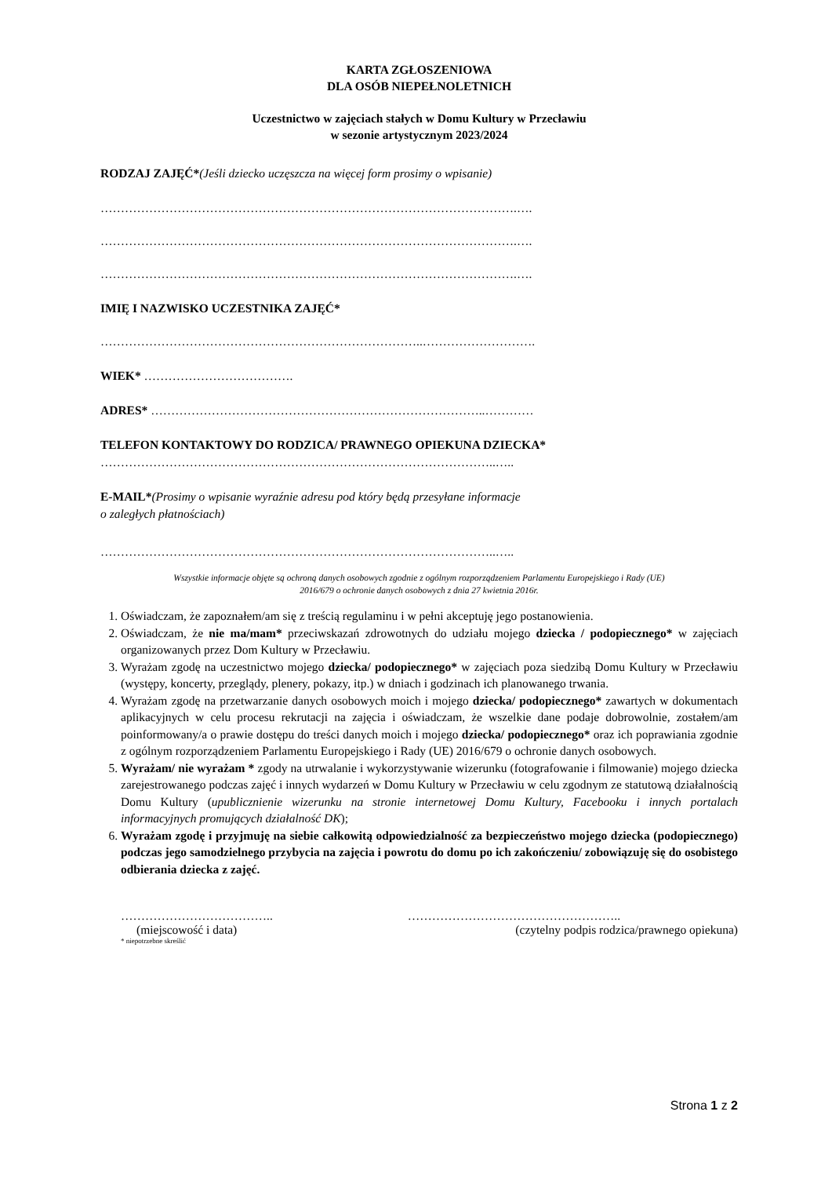KARTA ZGŁOSZENIOWA
DLA OSÓB NIEPEŁNOLETNICH
Uczestnictwo w zajęciach stałych w Domu Kultury w Przecławiu
w sezonie artystycznym 2023/2024
RODZAJ ZAJĘĆ*(Jeśli dziecko uczęszcza na więcej form prosimy o wpisanie)
………………………………………………………………………………………….….
………………………………………………………………………………………….….
………………………………………………………………………………………….….
IMIĘ I NAZWISKO UCZESTNIKA ZAJĘĆ*
……………………………………………………………………..……………………….
WIEK* ……………………………….
ADRES* ………………………………………………………………………..…………
TELEFON KONTAKTOWY DO RODZICA/ PRAWNEGO OPIEKUNA DZIECKA*
……………………………………………………………………………………..…..
E-MAIL*(Prosimy o wpisanie wyraźnie adresu pod który będą przesyłane informacje
o zaległych płatnościach)
……………………………………………………………………………………..…..
Wszystkie informacje objęte są ochroną danych osobowych zgodnie z ogólnym rozporządzeniem Parlamentu Europejskiego i Rady (UE)
2016/679 o ochronie danych osobowych z dnia 27 kwietnia 2016r.
1. Oświadczam, że zapoznałem/am się z treścią regulaminu i w pełni akceptuję jego postanowienia.
2. Oświadczam, że nie ma/mam* przeciwskazań zdrowotnych do udziału mojego dziecka / podopiecznego* w zajęciach organizowanych przez Dom Kultury w Przecławiu.
3. Wyrażam zgodę na uczestnictwo mojego dziecka/ podopiecznego* w zajęciach poza siedzibą Domu Kultury w Przecławiu (występy, koncerty, przeglądy, plenery, pokazy, itp.) w dniach i godzinach ich planowanego trwania.
4. Wyrażam zgodę na przetwarzanie danych osobowych moich i mojego dziecka/ podopiecznego* zawartych w dokumentach aplikacyjnych w celu procesu rekrutacji na zajęcia i oświadczam, że wszelkie dane podaje dobrowolnie, zostałem/am poinformowany/a o prawie dostępu do treści danych moich i mojego dziecka/ podopiecznego* oraz ich poprawiania zgodnie z ogólnym rozporządzeniem Parlamentu Europejskiego i Rady (UE) 2016/679 o ochronie danych osobowych.
5. Wyrażam/ nie wyrażam * zgody na utrwalanie i wykorzystywanie wizerunku (fotografowanie i filmowanie) mojego dziecka zarejestrowanego podczas zajęć i innych wydarzeń w Domu Kultury w Przecławiu w celu zgodnym ze statutową działalnością Domu Kultury (upublicznienie wizerunku na stronie internetowej Domu Kultury, Facebooku i innych portalach informacyjnych promujących działalność DK);
6. Wyrażam zgodę i przyjmuję na siebie całkowitą odpowiedzialność za bezpieczeństwo mojego dziecka (podopiecznego) podczas jego samodzielnego przybycia na zajęcia i powrotu do domu po ich zakończeniu/ zobowiązuję się do osobistego odbierania dziecka z zajęć.
……………………………….. ……………………………………………..
(miejscowość i data) (czytelny podpis rodzica/prawnego opiekuna)
* niepotrzebne skreślić
Strona 1 z 2